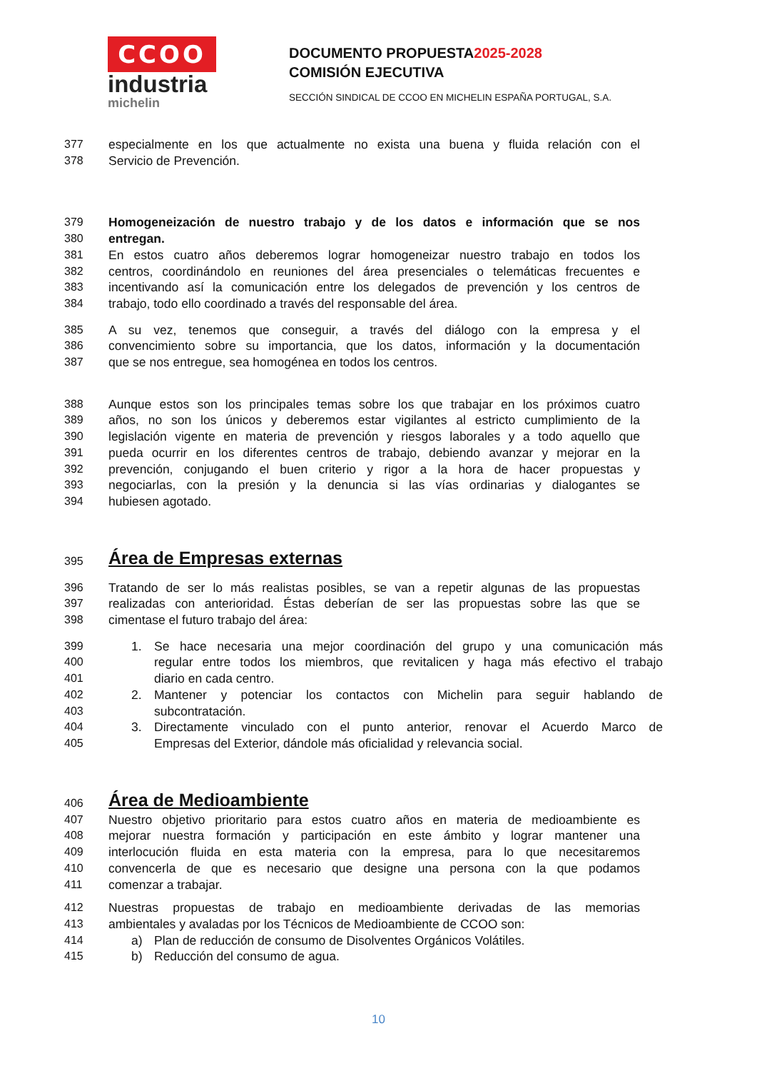CCOO
industria
michelin
DOCUMENTO PROPUESTA2025-2028
COMISIÓN EJECUTIVA
SECCIÓN SINDICAL DE CCOO EN MICHELIN ESPAÑA PORTUGAL, S.A.
377 especialmente en los que actualmente no exista una buena y fluida relación con el
378 Servicio de Prevención.
379 Homogeneización de nuestro trabajo y de los datos e información que se nos
380 entregan.
381 En estos cuatro años deberemos lograr homogeneizar nuestro trabajo en todos los
382 centros, coordinándolo en reuniones del área presenciales o telemáticas frecuentes e
383 incentivando así la comunicación entre los delegados de prevención y los centros de
384 trabajo, todo ello coordinado a través del responsable del área.
385 A su vez, tenemos que conseguir, a través del diálogo con la empresa y el
386 convencimiento sobre su importancia, que los datos, información y la documentación
387 que se nos entregue, sea homogénea en todos los centros.
388 Aunque estos son los principales temas sobre los que trabajar en los próximos cuatro
389 años, no son los únicos y deberemos estar vigilantes al estricto cumplimiento de la
390 legislación vigente en materia de prevención y riesgos laborales y a todo aquello que
391 pueda ocurrir en los diferentes centros de trabajo, debiendo avanzar y mejorar en la
392 prevención, conjugando el buen criterio y rigor a la hora de hacer propuestas y
393 negociarlas, con la presión y la denuncia si las vías ordinarias y dialogantes se
394 hubiesen agotado.
395 Área de Empresas externas
396 Tratando de ser lo más realistas posibles, se van a repetir algunas de las propuestas
397 realizadas con anterioridad. Éstas deberían de ser las propuestas sobre las que se
398 cimentase el futuro trabajo del área:
399 1. Se hace necesaria una mejor coordinación del grupo y una comunicación más
400 regular entre todos los miembros, que revitalicen y haga más efectivo el trabajo
401 diario en cada centro.
402 2. Mantener y potenciar los contactos con Michelin para seguir hablando de
403 subcontratación.
404 3. Directamente vinculado con el punto anterior, renovar el Acuerdo Marco de
405 Empresas del Exterior, dándole más oficialidad y relevancia social.
406 Área de Medioambiente
407 Nuestro objetivo prioritario para estos cuatro años en materia de medioambiente es
408 mejorar nuestra formación y participación en este ámbito y lograr mantener una
409 interlocución fluida en esta materia con la empresa, para lo que necesitaremos
410 convencerla de que es necesario que designe una persona con la que podamos
411 comenzar a trabajar.
412 Nuestras propuestas de trabajo en medioambiente derivadas de las memorias
413 ambientales y avaladas por los Técnicos de Medioambiente de CCOO son:
414 a) Plan de reducción de consumo de Disolventes Orgánicos Volátiles.
415 b) Reducción del consumo de agua.
10